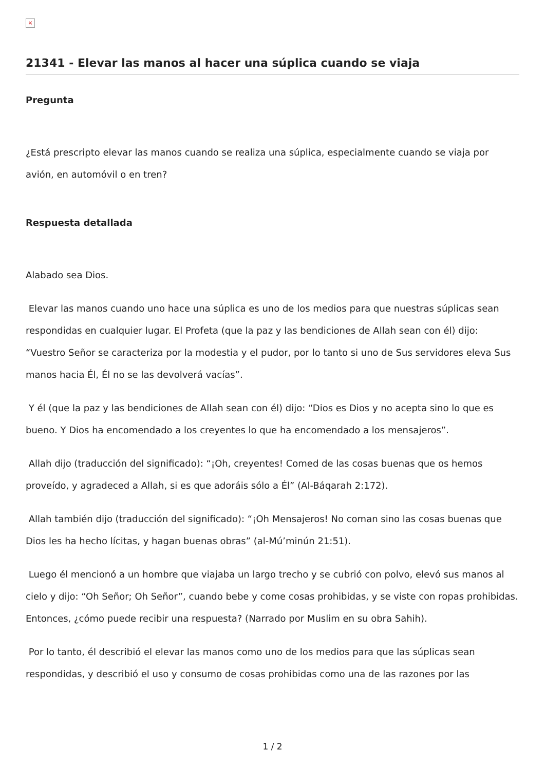×
21341 - Elevar las manos al hacer una súplica cuando se viaja
Pregunta
¿Está prescripto elevar las manos cuando se realiza una súplica, especialmente cuando se viaja por avión, en automóvil o en tren?
Respuesta detallada
Alabado sea Dios.
Elevar las manos cuando uno hace una súplica es uno de los medios para que nuestras súplicas sean respondidas en cualquier lugar. El Profeta (que la paz y las bendiciones de Allah sean con él) dijo: “Vuestro Señor se caracteriza por la modestia y el pudor, por lo tanto si uno de Sus servidores eleva Sus manos hacia Él, Él no se las devolverá vacías”.
Y él (que la paz y las bendiciones de Allah sean con él) dijo: “Dios es Dios y no acepta sino lo que es bueno. Y Dios ha encomendado a los creyentes lo que ha encomendado a los mensajeros”.
Allah dijo (traducción del significado): “¡Oh, creyentes! Comed de las cosas buenas que os hemos proveído, y agradeced a Allah, si es que adoráis sólo a Él” (Al-Báqarah 2:172).
Allah también dijo (traducción del significado): “¡Oh Mensajeros! No coman sino las cosas buenas que Dios les ha hecho lícitas, y hagan buenas obras” (al-Mú’minún 21:51).
Luego él mencionó a un hombre que viajaba un largo trecho y se cubrió con polvo, elevó sus manos al cielo y dijo: “Oh Señor; Oh Señor”, cuando bebe y come cosas prohibidas, y se viste con ropas prohibidas. Entonces, ¿cómo puede recibir una respuesta? (Narrado por Muslim en su obra Sahih).
Por lo tanto, él describió el elevar las manos como uno de los medios para que las súplicas sean respondidas, y describió el uso y consumo de cosas prohibidas como una de las razones por las
1 / 2